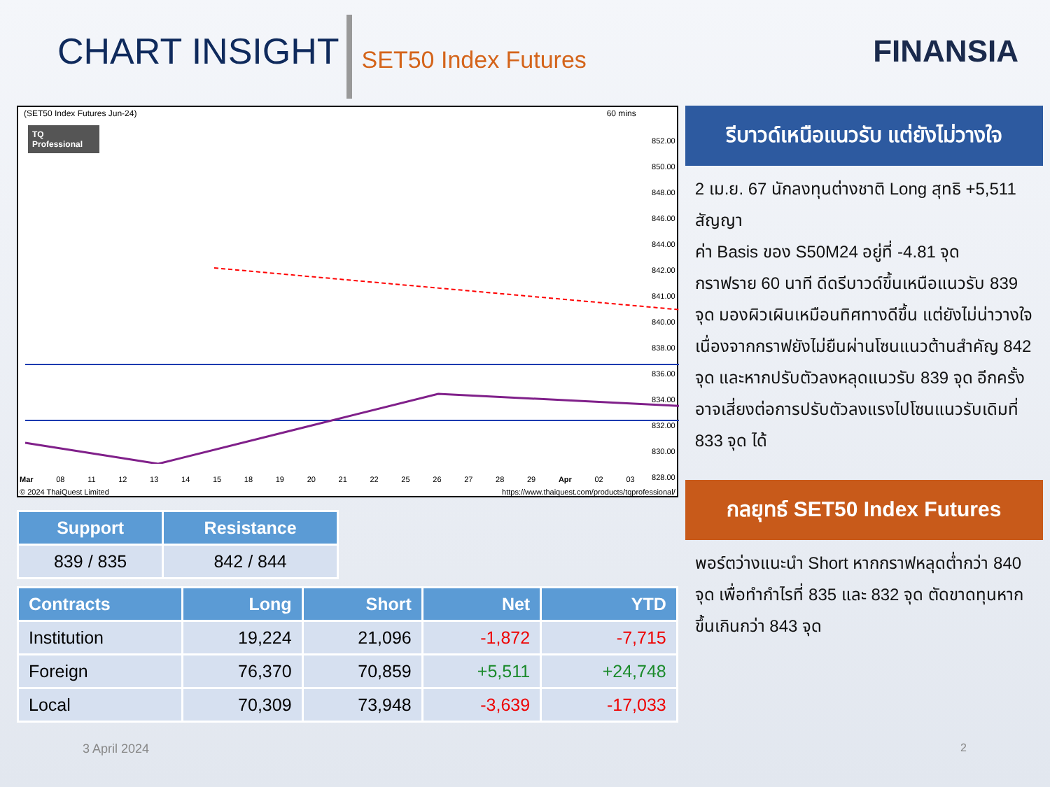CHART INSIGHT
SET50 Index Futures
FINANSIA
(SET50 Index Futures Jun-24) 60 mins
TQ Professional
852.00
850.00
848.00
846.00
844.00
842.00
841.00
840.00
838.00
836.00
834.00
832.00
830.00
828.00
Mar 08 11 12 13 14 15 18 19 20 21 22 25 26 27 28 29 Apr 02 03
© 2024 ThaiQuest Limited https://www.thaiquest.com/products/tqprofessional/
| Support | Resistance |
| --- | --- |
| 839 / 835 | 842 / 844 |
| Contracts | Long | Short | Net | YTD |
| --- | --- | --- | --- | --- |
| Institution | 19,224 | 21,096 | -1,872 | -7,715 |
| Foreign | 76,370 | 70,859 | +5,511 | +24,748 |
| Local | 70,309 | 73,948 | -3,639 | -17,033 |
รีบาวด์เหนือแนวรับ แต่ยังไม่วางใจ
2 เม.ย. 67 นักลงทุนต่างชาติ Long สุทธิ +5,511 สัญญา
ค่า Basis ของ S50M24 อยู่ที่ -4.81 จุด
กราฟราย 60 นาที ดีดรีบาวด์ขึ้นเหนือแนวรับ 839 จุด มองผิวเผินเหมือนทิศทางดีขึ้น แต่ยังไม่น่าวางใจ เนื่องจากกราฟยังไม่ยืนผ่านโซนแนวต้านสำคัญ 842 จุด และหากปรับตัวลงหลุดแนวรับ 839 จุด อีกครั้ง อาจเสี่ยงต่อการปรับตัวลงแรงไปโซนแนวรับเดิมที่ 833 จุด ได้
กลยุทธ์ SET50 Index Futures
พอร์ตว่างแนะนำ Short หากกราฟหลุดต่ำกว่า 840 จุด เพื่อทำกำไรที่ 835 และ 832 จุด ตัดขาดทุนหากขึ้นเกินกว่า 843 จุด
3 April 2024 2